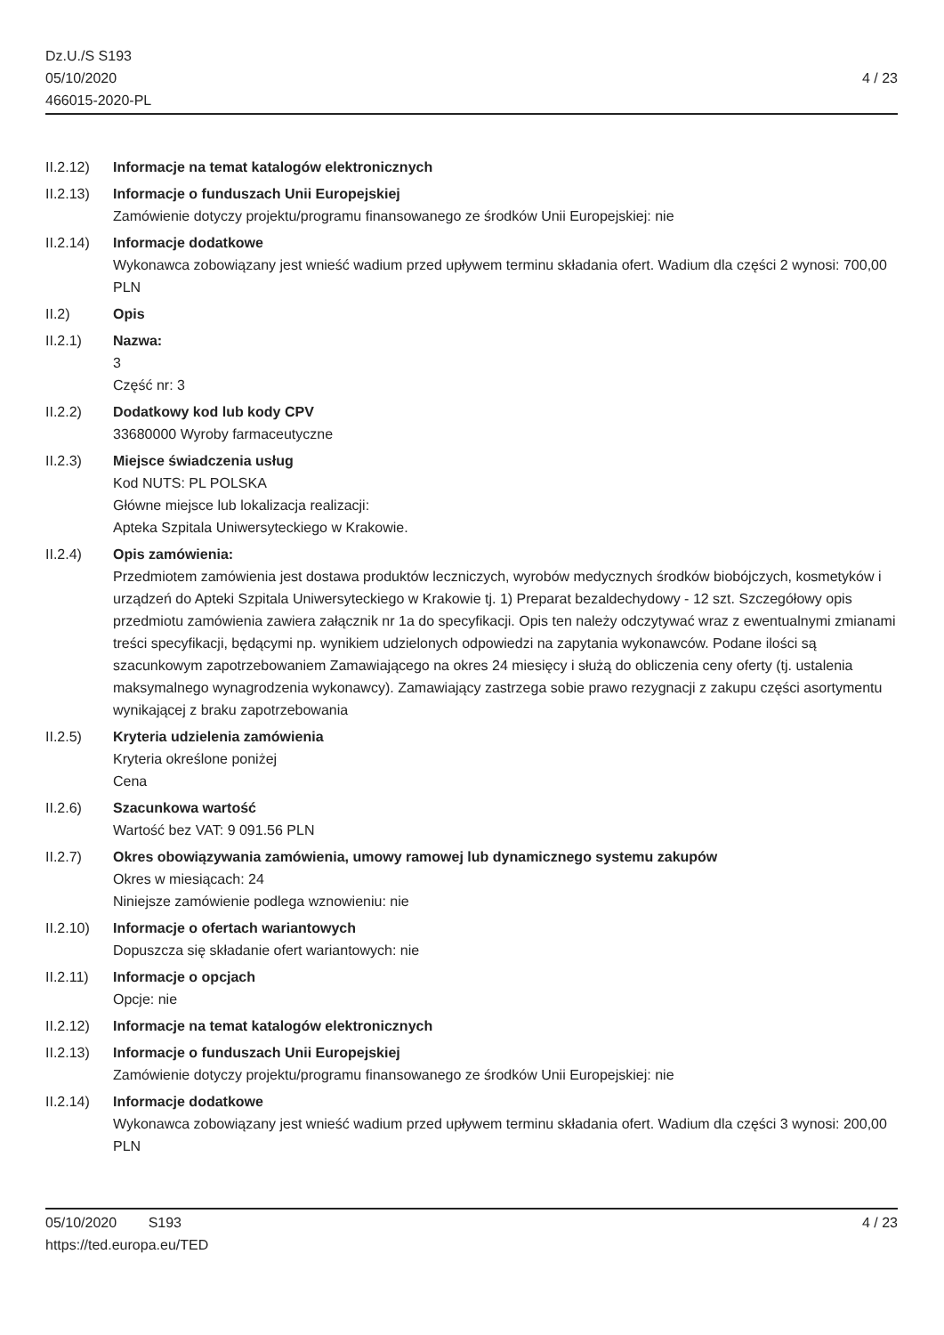Dz.U./S S193
05/10/2020
466015-2020-PL
4 / 23
II.2.12)
Informacje na temat katalogów elektronicznych
II.2.13)
Informacje o funduszach Unii Europejskiej
Zamówienie dotyczy projektu/programu finansowanego ze środków Unii Europejskiej: nie
II.2.14)
Informacje dodatkowe
Wykonawca zobowiązany jest wnieść wadium przed upływem terminu składania ofert. Wadium dla części 2 wynosi: 700,00 PLN
II.2) Opis
II.2.1) Nazwa:
3
Część nr: 3
II.2.2) Dodatkowy kod lub kody CPV
33680000 Wyroby farmaceutyczne
II.2.3) Miejsce świadczenia usług
Kod NUTS: PL POLSKA
Główne miejsce lub lokalizacja realizacji:
Apteka Szpitala Uniwersyteckiego w Krakowie.
II.2.4) Opis zamówienia:
Przedmiotem zamówienia jest dostawa produktów leczniczych, wyrobów medycznych środków biobójczych, kosmetyków i urządzeń do Apteki Szpitala Uniwersyteckiego w Krakowie tj. 1) Preparat bezaldechydowy - 12 szt. Szczegółowy opis przedmiotu zamówienia zawiera załącznik nr 1a do specyfikacji. Opis ten należy odczytywać wraz z ewentualnymi zmianami treści specyfikacji, będącymi np. wynikiem udzielonych odpowiedzi na zapytania wykonawców. Podane ilości są szacunkowym zapotrzebowaniem Zamawiającego na okres 24 miesięcy i służą do obliczenia ceny oferty (tj. ustalenia maksymalnego wynagrodzenia wykonawcy). Zamawiający zastrzega sobie prawo rezygnacji z zakupu części asortymentu wynikającej z braku zapotrzebowania
II.2.5) Kryteria udzielenia zamówienia
Kryteria określone poniżej
Cena
II.2.6) Szacunkowa wartość
Wartość bez VAT: 9 091.56 PLN
II.2.7) Okres obowiązywania zamówienia, umowy ramowej lub dynamicznego systemu zakupów
Okres w miesiącach: 24
Niniejsze zamówienie podlega wznowieniu: nie
II.2.10)
Informacje o ofertach wariantowych
Dopuszcza się składanie ofert wariantowych: nie
II.2.11)
Informacje o opcjach
Opcje: nie
II.2.12)
Informacje na temat katalogów elektronicznych
II.2.13)
Informacje o funduszach Unii Europejskiej
Zamówienie dotyczy projektu/programu finansowanego ze środków Unii Europejskiej: nie
II.2.14)
Informacje dodatkowe
Wykonawca zobowiązany jest wnieść wadium przed upływem terminu składania ofert. Wadium dla części 3 wynosi: 200,00 PLN
05/10/2020 S193 4 / 23
https://ted.europa.eu/TED